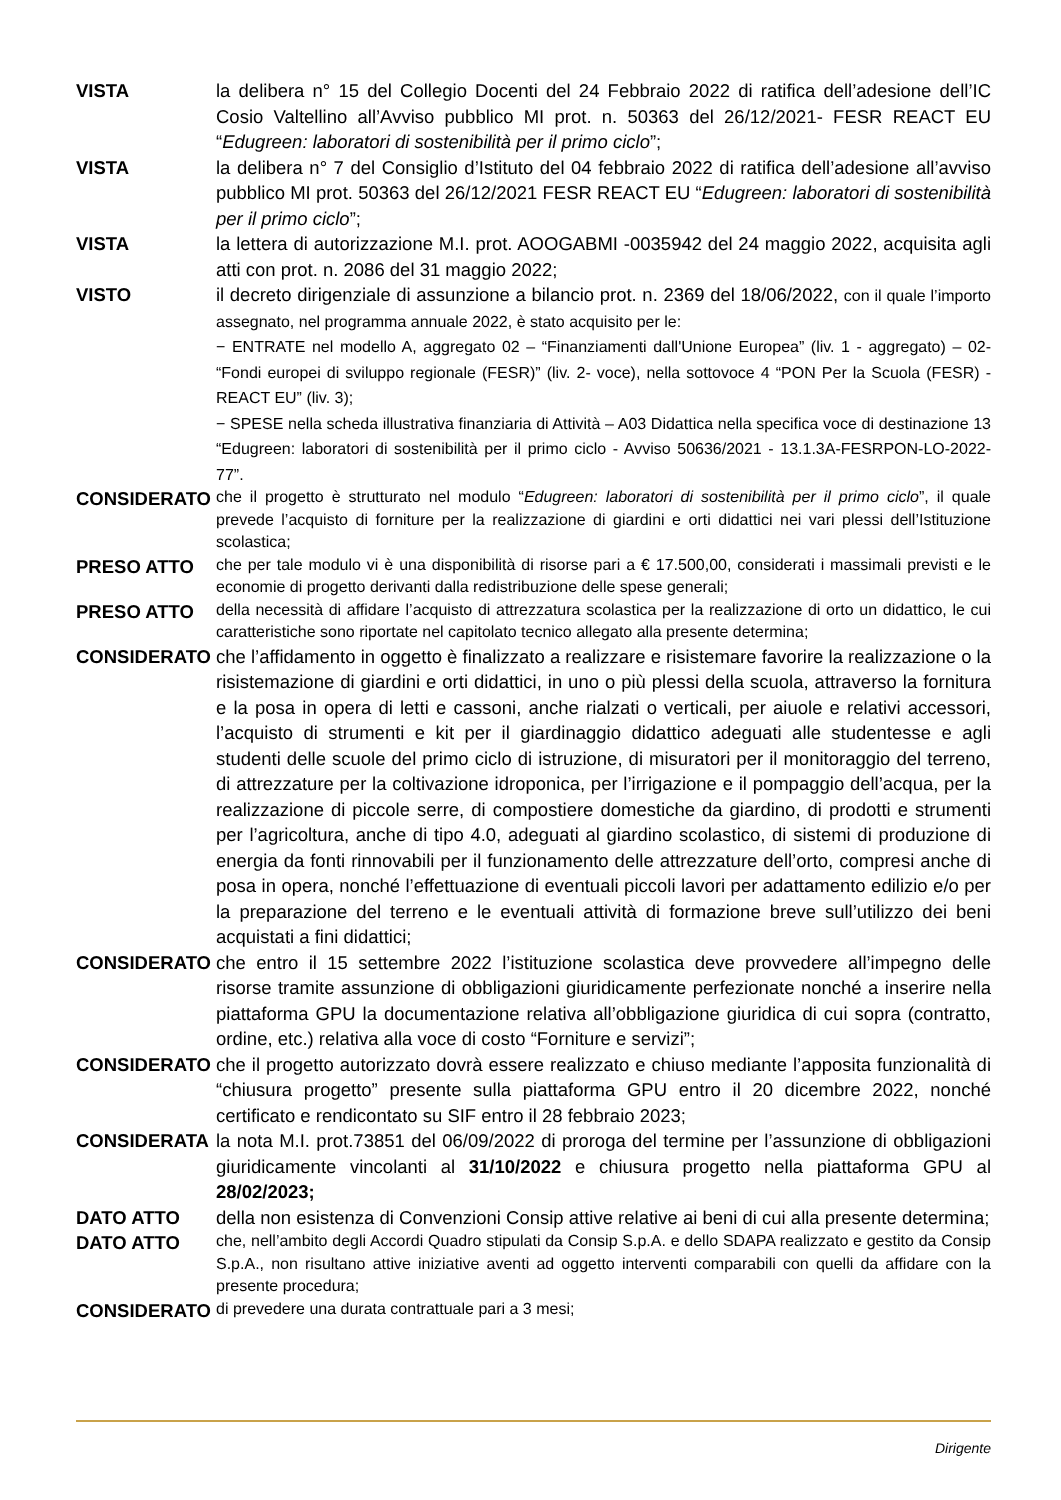VISTA la delibera n° 15 del Collegio Docenti del 24 Febbraio 2022 di ratifica dell’adesione dell’IC Cosio Valtellino all’Avviso pubblico MI prot. n. 50363 del 26/12/2021- FESR REACT EU “Edugreen: laboratori di sostenibilità per il primo ciclo”;
VISTA la delibera n° 7 del Consiglio d’Istituto del 04 febbraio 2022 di ratifica dell’adesione all’avviso pubblico MI prot. 50363 del 26/12/2021 FESR REACT EU “Edugreen: laboratori di sostenibilità per il primo ciclo”;
VISTA la lettera di autorizzazione M.I. prot. AOOGABMI -0035942 del 24 maggio 2022, acquisita agli atti con prot. n. 2086 del 31 maggio 2022;
VISTO il decreto dirigenziale di assunzione a bilancio prot. n. 2369 del 18/06/2022, con il quale l’importo assegnato, nel programma annuale 2022, è stato acquisito per le:
− ENTRATE nel modello A, aggregato 02 – “Finanziamenti dall'Unione Europea” (liv. 1 - aggregato) – 02- “Fondi europei di sviluppo regionale (FESR)” (liv. 2- voce), nella sottovoce 4 “PON Per la Scuola (FESR) - REACT EU” (liv. 3);
− SPESE nella scheda illustrativa finanziaria di Attività – A03 Didattica nella specifica voce di destinazione 13 “Edugreen: laboratori di sostenibilità per il primo ciclo - Avviso 50636/2021 - 13.1.3A-FESRPON-LO-2022-77”.
CONSIDERATO
che il progetto è strutturato nel modulo “Edugreen: laboratori di sostenibilità per il primo ciclo”, il quale prevede l’acquisto di forniture per la realizzazione di giardini e orti didattici nei vari plessi dell’Istituzione scolastica;
PRESO ATTO
che per tale modulo vi è una disponibilità di risorse pari a € 17.500,00, considerati i massimali previsti e le economie di progetto derivanti dalla redistribuzione delle spese generali;
PRESO ATTO
della necessità di affidare l’acquisto di attrezzatura scolastica per la realizzazione di orto un didattico, le cui caratteristiche sono riportate nel capitolato tecnico allegato alla presente determina;
CONSIDERATO che l’affidamento in oggetto è finalizzato a realizzare e risistemare favorire la realizzazione o la risistemazione di giardini e orti didattici, in uno o più plessi della scuola, attraverso la fornitura e la posa in opera di letti e cassoni, anche rialzati o verticali, per aiuole e relativi accessori, l’acquisto di strumenti e kit per il giardinaggio didattico adeguati alle studentesse e agli studenti delle scuole del primo ciclo di istruzione, di misuratori per il monitoraggio del terreno, di attrezzature per la coltivazione idroponica, per l’irrigazione e il pompaggio dell’acqua, per la realizzazione di piccole serre, di compostiere domestiche da giardino, di prodotti e strumenti per l’agricoltura, anche di tipo 4.0, adeguati al giardino scolastico, di sistemi di produzione di energia da fonti rinnovabili per il funzionamento delle attrezzature dell’orto, compresi anche di posa in opera, nonché l’effettuazione di eventuali piccoli lavori per adattamento edilizio e/o per la preparazione del terreno e le eventuali attività di formazione breve sull’utilizzo dei beni acquistati a fini didattici;
CONSIDERATO che entro il 15 settembre 2022 l’istituzione scolastica deve provvedere all’impegno delle risorse tramite assunzione di obbligazioni giuridicamente perfezionate nonché a inserire nella piattaforma GPU la documentazione relativa all’obbligazione giuridica di cui sopra (contratto, ordine, etc.) relativa alla voce di costo “Forniture e servizi”;
CONSIDERATO che il progetto autorizzato dovrà essere realizzato e chiuso mediante l’apposita funzionalità di “chiusura progetto” presente sulla piattaforma GPU entro il 20 dicembre 2022, nonché certificato e rendicontato su SIF entro il 28 febbraio 2023;
CONSIDERATA la nota M.I. prot.73851 del 06/09/2022 di proroga del termine per l’assunzione di obbligazioni giuridicamente vincolanti al 31/10/2022 e chiusura progetto nella piattaforma GPU al 28/02/2023;
DATO ATTO della non esistenza di Convenzioni Consip attive relative ai beni di cui alla presente determina;
DATO ATTO
che, nell’ambito degli Accordi Quadro stipulati da Consip S.p.A. e dello SDAPA realizzato e gestito da Consip S.p.A., non risultano attive iniziative aventi ad oggetto interventi comparabili con quelli da affidare con la presente procedura;
CONSIDERATO
di prevedere una durata contrattuale pari a 3 mesi;
Dirigente